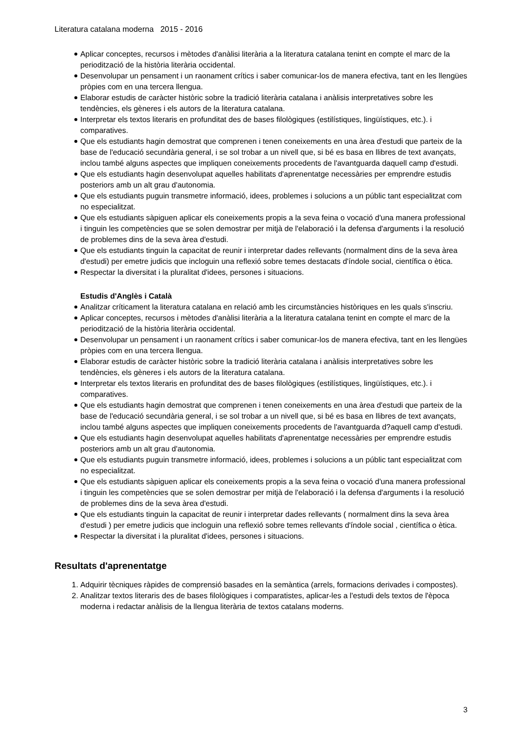Literatura catalana moderna 2015 - 2016
Aplicar conceptes, recursos i mètodes d'anàlisi literària a la literatura catalana tenint en compte el marc de la periodització de la història literària occidental.
Desenvolupar un pensament i un raonament crítics i saber comunicar-los de manera efectiva, tant en les llengües pròpies com en una tercera llengua.
Elaborar estudis de caràcter històric sobre la tradició literària catalana i anàlisis interpretatives sobre les tendències, els gèneres i els autors de la literatura catalana.
Interpretar els textos literaris en profunditat des de bases filològiques (estilístiques, lingüístiques, etc.). i comparatives.
Que els estudiants hagin demostrat que comprenen i tenen coneixements en una àrea d'estudi que parteix de la base de l'educació secundària general, i se sol trobar a un nivell que, si bé es basa en llibres de text avançats, inclou també alguns aspectes que impliquen coneixements procedents de l'avantguarda daquell camp d'estudi.
Que els estudiants hagin desenvolupat aquelles habilitats d'aprenentatge necessàries per emprendre estudis posteriors amb un alt grau d'autonomia.
Que els estudiants puguin transmetre informació, idees, problemes i solucions a un públic tant especialitzat com no especialitzat.
Que els estudiants sàpiguen aplicar els coneixements propis a la seva feina o vocació d'una manera professional i tinguin les competències que se solen demostrar per mitjà de l'elaboració i la defensa d'arguments i la resolució de problemes dins de la seva àrea d'estudi.
Que els estudiants tinguin la capacitat de reunir i interpretar dades rellevants (normalment dins de la seva àrea d'estudi) per emetre judicis que incloguin una reflexió sobre temes destacats d'índole social, científica o ètica.
Respectar la diversitat i la pluralitat d'idees, persones i situacions.
Estudis d'Anglès i Català
Analitzar críticament la literatura catalana en relació amb les circumstàncies històriques en les quals s'inscriu.
Aplicar conceptes, recursos i mètodes d'anàlisi literària a la literatura catalana tenint en compte el marc de la periodització de la història literària occidental.
Desenvolupar un pensament i un raonament crítics i saber comunicar-los de manera efectiva, tant en les llengües pròpies com en una tercera llengua.
Elaborar estudis de caràcter històric sobre la tradició literària catalana i anàlisis interpretatives sobre les tendències, els gèneres i els autors de la literatura catalana.
Interpretar els textos literaris en profunditat des de bases filològiques (estilístiques, lingüístiques, etc.). i comparatives.
Que els estudiants hagin demostrat que comprenen i tenen coneixements en una àrea d'estudi que parteix de la base de l'educació secundària general, i se sol trobar a un nivell que, si bé es basa en llibres de text avançats, inclou també alguns aspectes que impliquen coneixements procedents de l'avantguarda d?aquell camp d'estudi.
Que els estudiants hagin desenvolupat aquelles habilitats d'aprenentatge necessàries per emprendre estudis posteriors amb un alt grau d'autonomia.
Que els estudiants puguin transmetre informació, idees, problemes i solucions a un públic tant especialitzat com no especialitzat.
Que els estudiants sàpiguen aplicar els coneixements propis a la seva feina o vocació d'una manera professional i tinguin les competències que se solen demostrar per mitjà de l'elaboració i la defensa d'arguments i la resolució de problemes dins de la seva àrea d'estudi.
Que els estudiants tinguin la capacitat de reunir i interpretar dades rellevants ( normalment dins la seva àrea d'estudi ) per emetre judicis que incloguin una reflexió sobre temes rellevants d'índole social , científica o ètica.
Respectar la diversitat i la pluralitat d'idees, persones i situacions.
Resultats d'aprenentatge
1. Adquirir tècniques ràpides de comprensió basades en la semàntica (arrels, formacions derivades i compostes).
2. Analitzar textos literaris des de bases filològiques i comparatistes, aplicar-les a l'estudi dels textos de l'època moderna i redactar anàlisis de la llengua literària de textos catalans moderns.
3